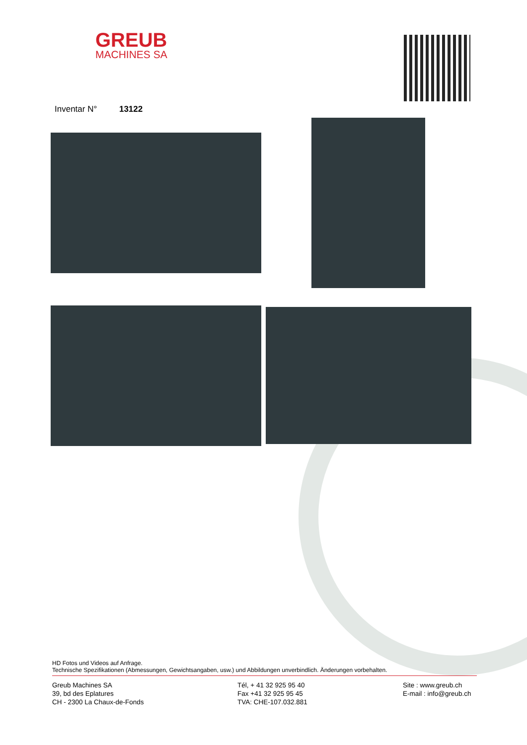GREUB
MACHINES SA
Inventar N° 13122
HD Fotos und Videos auf Anfrage.
Technische Spezifikationen (Abmessungen, Gewichtsangaben, usw.) und Abbildungen unverbindlich. Änderungen vorbehalten.
Greub Machines SA
39, bd des Eplatures
CH - 2300 La Chaux-de-Fonds
Tél, + 41 32 925 95 40
Fax +41 32 925 95 45
TVA: CHE-107.032.881
Site : www.greub.ch
E-mail : info@greub.ch